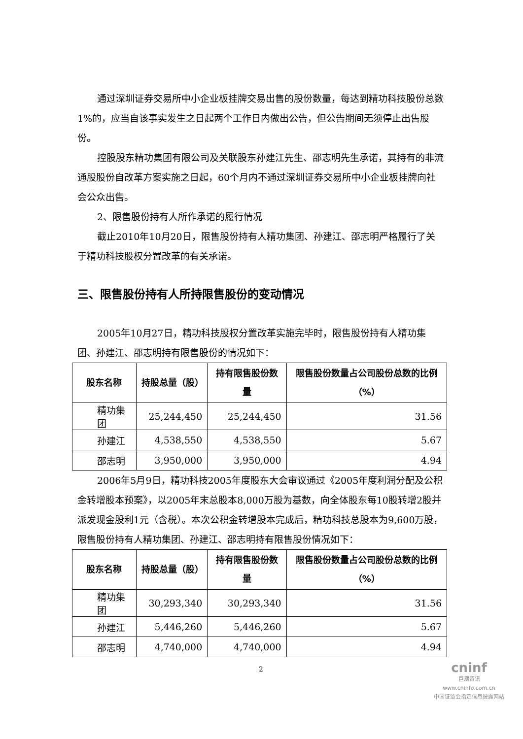通过深圳证券交易所中小企业板挂牌交易出售的股份数量，每达到精功科技股份总数1%的，应当自该事实发生之日起两个工作日内做出公告，但公告期间无须停止出售股份。
控股股东精功集团有限公司及关联股东孙建江先生、邵志明先生承诺，其持有的非流通股股份自改革方案实施之日起，60个月内不通过深圳证券交易所中小企业板挂牌向社会公众出售。
2、限售股份持有人所作承诺的履行情况
截止2010年10月20日，限售股份持有人精功集团、孙建江、邵志明严格履行了关于精功科技股权分置改革的有关承诺。
三、限售股份持有人所持限售股份的变动情况
2005年10月27日，精功科技股权分置改革实施完毕时，限售股份持有人精功集团、孙建江、邵志明持有限售股份的情况如下：
| 股东名称 | 持股总量（股） | 持有限售股份数量 | 限售股份数量占公司股份总数的比例（%） |
| --- | --- | --- | --- |
| 精功集团 | 25,244,450 | 25,244,450 | 31.56 |
| 孙建江 | 4,538,550 | 4,538,550 | 5.67 |
| 邵志明 | 3,950,000 | 3,950,000 | 4.94 |
2006年5月9日，精功科技2005年度股东大会审议通过《2005年度利润分配及公积金转增股本预案》，以2005年末总股本8,000万股为基数，向全体股东每10股转增2股并派发现金股利1元（含税）。本次公积金转增股本完成后，精功科技总股本为9,600万股，限售股份持有人精功集团、孙建江、邵志明持有限售股份情况如下：
| 股东名称 | 持股总量（股） | 持有限售股份数量 | 限售股份数量占公司股份总数的比例（%） |
| --- | --- | --- | --- |
| 精功集团 | 30,293,340 | 30,293,340 | 31.56 |
| 孙建江 | 5,446,260 | 5,446,260 | 5.67 |
| 邵志明 | 4,740,000 | 4,740,000 | 4.94 |
2
cninf
巨潮资讯
www.cninfo.com.cn
中国证监会指定信息披露网站